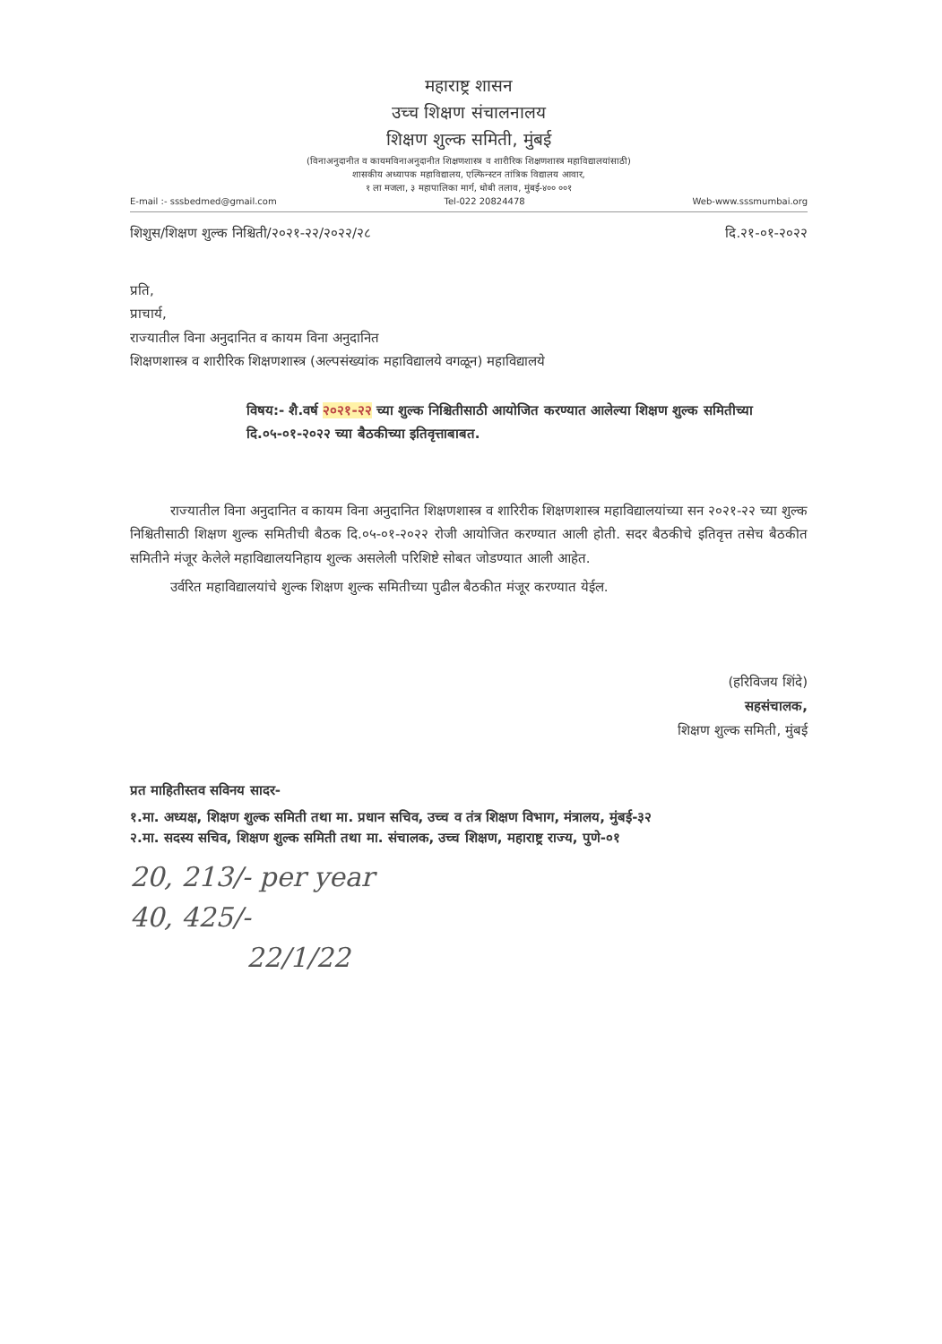महाराष्ट्र शासन
उच्च शिक्षण संचालनालय
शिक्षण शुल्क समिती, मुंबई
(विनाअनुदानीत व कायमविनाअनुदानीत शिक्षणशास्त्र व शारीरिक शिक्षणशास्त्र महाविद्यालयांसाठी)
शासकीय अध्यापक महाविद्यालय, एल्फिन्स्टन तांत्रिक विद्यालय आवार,
१ ला मजला, ३ महापालिका मार्ग, धोबी तलाव, मुंबई-४०० ००१
E-mail :- sssbedmed@gmail.com Tel-022 20824478 Web-www.sssmumbai.org
शिशुस/शिक्षण शुल्क निश्चिती/२०२१-२२/२०२२/२८ दि.२१-०१-२०२२
प्रति,
प्राचार्य,
राज्यातील विना अनुदानित व कायम विना अनुदानित
शिक्षणशास्त्र व शारीरिक शिक्षणशास्त्र (अल्पसंख्यांक महाविद्यालये वगळून) महाविद्यालये
विषय:- शै.वर्ष २०२१-२२ च्या शुल्क निश्चितीसाठी आयोजित करण्यात आलेल्या शिक्षण शुल्क समितीच्या दि.०५-०१-२०२२ च्या बैठकीच्या इतिवृत्ताबाबत.
   राज्यातील विना अनुदानित व कायम विना अनुदानित शिक्षणशास्त्र व शारिरीक शिक्षणशास्त्र महाविद्यालयांच्या सन २०२१-२२ च्या शुल्क निश्चितीसाठी शिक्षण शुल्क समितीची बैठक दि.०५-०१-२०२२ रोजी आयोजित करण्यात आली होती. सदर बैठकीचे इतिवृत्त तसेच बैठकीत समितीने मंजूर केलेले महाविद्यालयनिहाय शुल्क असलेली परिशिष्टे सोबत जोडण्यात आली आहेत.
   उर्वरित महाविद्यालयांचे शुल्क शिक्षण शुल्क समितीच्या पुढील बैठकीत मंजूर करण्यात येईल.
(हरिविजय शिंदे)
सहसंचालक,
शिक्षण शुल्क समिती, मुंबई
प्रत माहितीस्तव सविनय सादर-
१.मा. अध्यक्ष, शिक्षण शुल्क समिती तथा मा. प्रधान सचिव, उच्च व तंत्र शिक्षण विभाग, मंत्रालय, मुंबई-३२
२.मा. सदस्य सचिव, शिक्षण शुल्क समिती तथा मा. संचालक, उच्च शिक्षण, महाराष्ट्र राज्य, पुणे-०१
20, 213/- per year
40, 425/-
22/1/22